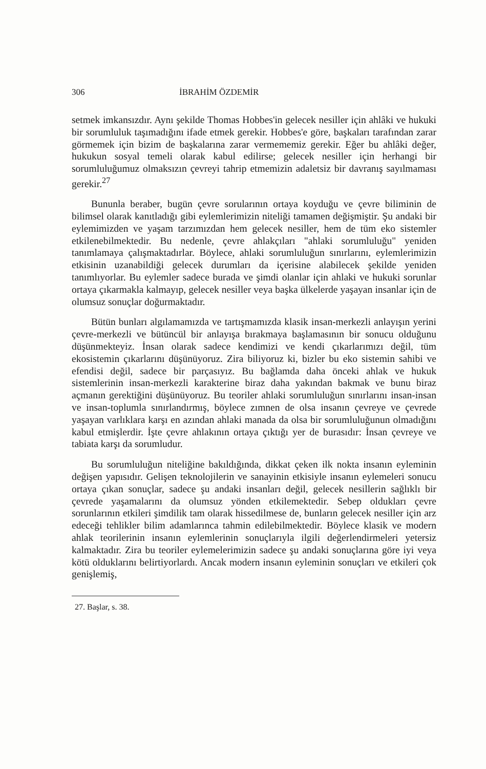306 İBRAHİM ÖZDEMİR
setmek imkansızdır. Aynı şekilde Thomas Hobbes'in gelecek nesiller için ahlâki ve hukuki bir sorumluluk taşımadığını ifade etmek gerekir. Hobbes'e göre, başkaları tarafından zarar görmemek için bizim de başkalarına zarar vermememiz gerekir. Eğer bu ahlâki değer, hukukun sosyal temeli olarak kabul edilirse; gelecek nesiller için herhangi bir sorumluluğumuz olmaksızın çevreyi tahrip etmemizin adaletsiz bir davranış sayılmaması gerekir.<sup>27</sup>
Bununla beraber, bugün çevre sorularının ortaya koyduğu ve çevre biliminin de bilimsel olarak kanıtladığı gibi eylemlerimizin niteliği tamamen değişmiştir. Şu andaki bir eylemimizden ve yaşam tarzımızdan hem gelecek nesiller, hem de tüm eko sistemler etkilenebilmektedir. Bu nedenle, çevre ahlakçıları "ahlaki sorumluluğu" yeniden tanımlamaya çalışmaktadırlar. Böylece, ahlaki sorumluluğun sınırlarını, eylemlerimizin etkisinin uzanabildiği gelecek durumları da içerisine alabilecek şekilde yeniden tanımlıyorlar. Bu eylemler sadece burada ve şimdi olanlar için ahlaki ve hukuki sorunlar ortaya çıkarmakla kalmayıp, gelecek nesiller veya başka ülkelerde yaşayan insanlar için de olumsuz sonuçlar doğurmaktadır.
Bütün bunları algılamamızda ve tartışmamızda klasik insan-merkezli anlayışın yerini çevre-merkezli ve bütüncül bir anlayışa bırakmaya başlamasının bir sonucu olduğunu düşünmekteyiz. İnsan olarak sadece kendimizi ve kendi çıkarlarımızı değil, tüm ekosistemin çıkarlarını düşünüyoruz. Zira biliyoruz ki, bizler bu eko sistemin sahibi ve efendisi değil, sadece bir parçasıyız. Bu bağlamda daha önceki ahlak ve hukuk sistemlerinin insan-merkezli karakterine biraz daha yakından bakmak ve bunu biraz açmanın gerektiğini düşünüyoruz. Bu teoriler ahlaki sorumluluğun sınırlarını insan-insan ve insan-toplumla sınırlandırmış, böylece zımnen de olsa insanın çevreye ve çevrede yaşayan varlıklara karşı en azından ahlaki manada da olsa bir sorumluluğunun olmadığını kabul etmişlerdir. İşte çevre ahlakının ortaya çıktığı yer de burasıdır: İnsan çevreye ve tabiata karşı da sorumludur.
Bu sorumluluğun niteliğine bakıldığında, dikkat çeken ilk nokta insanın eyleminin değişen yapısıdır. Gelişen teknolojilerin ve sanayinin etkisiyle insanın eylemeleri sonucu ortaya çıkan sonuçlar, sadece şu andaki insanları değil, gelecek nesillerin sağlıklı bir çevrede yaşamalarını da olumsuz yönden etkilemektedir. Sebep oldukları çevre sorunlarının etkileri şimdilik tam olarak hissedilmese de, bunların gelecek nesiller için arz edeceği tehlikler bilim adamlarınca tahmin edilebilmektedir. Böylece klasik ve modern ahlak teorilerinin insanın eylemlerinin sonuçlarıyla ilgili değerlendirmeleri yetersiz kalmaktadır. Zira bu teoriler eylemelerimizin sadece şu andaki sonuçlarına göre iyi veya kötü olduklarını belirtiyorlardı. Ancak modern insanın eyleminin sonuçları ve etkileri çok genişlemiş,
27. Başlar, s. 38.